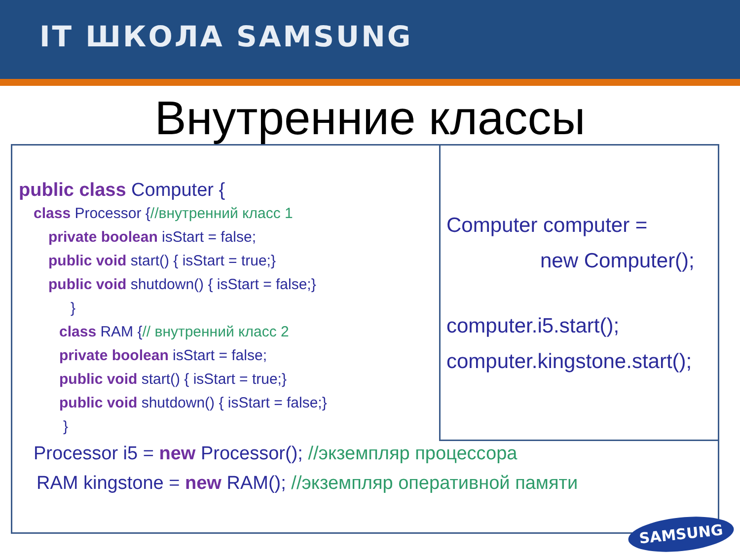IT ШКОЛА SAMSUNG
Внутренние классы
public class Computer {
class Processor {//внутренний класс 1
private boolean isStart = false;
public void start() { isStart = true;}
public void shutdown() { isStart = false;}
}
class RAM {// внутренний класс 2
private boolean isStart = false;
public void start() { isStart = true;}
public void shutdown() { isStart = false;}
}
Processor i5 = new Processor(); //экземпляр процессора
RAM kingstone = new RAM(); //экземпляр оперативной памяти
Computer computer =
new Computer();
computer.i5.start();
computer.kingstone.start();
SAMSUNG